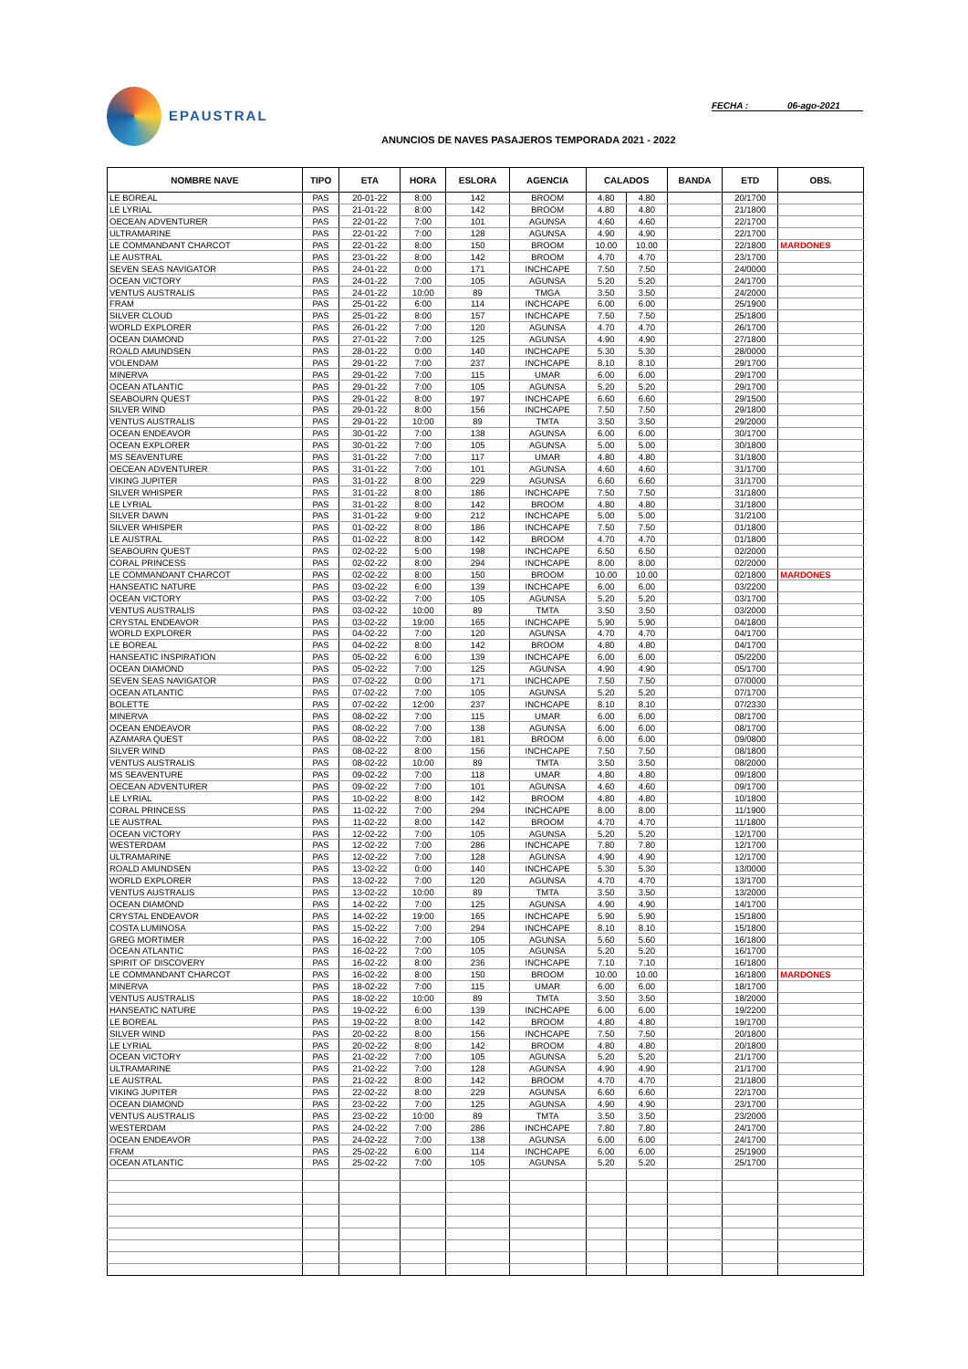EPAUSTRAL
FECHA : 06-ago-2021
ANUNCIOS DE NAVES PASAJEROS TEMPORADA 2021 - 2022
| NOMBRE NAVE | TIPO | ETA | HORA | ESLORA | AGENCIA | CALADOS | | BANDA | ETD | OBS. |
| --- | --- | --- | --- | --- | --- | --- | --- | --- | --- | --- |
| LE BOREAL | PAS | 20-01-22 | 8:00 | 142 | BROOM | 4.80 | 4.80 | | 20/1700 | |
| LE LYRIAL | PAS | 21-01-22 | 8:00 | 142 | BROOM | 4.80 | 4.80 | | 21/1800 | |
| OECEAN ADVENTURER | PAS | 22-01-22 | 7:00 | 101 | AGUNSA | 4.60 | 4.60 | | 22/1700 | |
| ULTRAMARINE | PAS | 22-01-22 | 7:00 | 128 | AGUNSA | 4.90 | 4.90 | | 22/1700 | |
| LE COMMANDANT CHARCOT | PAS | 22-01-22 | 8:00 | 150 | BROOM | 10.00 | 10.00 | | 22/1800 | MARDONES |
| LE AUSTRAL | PAS | 23-01-22 | 8:00 | 142 | BROOM | 4.70 | 4.70 | | 23/1700 | |
| SEVEN SEAS NAVIGATOR | PAS | 24-01-22 | 0:00 | 171 | INCHCAPE | 7.50 | 7.50 | | 24/0000 | |
| OCEAN VICTORY | PAS | 24-01-22 | 7:00 | 105 | AGUNSA | 5.20 | 5.20 | | 24/1700 | |
| VENTUS AUSTRALIS | PAS | 24-01-22 | 10:00 | 89 | TMGA | 3.50 | 3.50 | | 24/2000 | |
| FRAM | PAS | 25-01-22 | 6:00 | 114 | INCHCAPE | 6.00 | 6.00 | | 25/1900 | |
| SILVER CLOUD | PAS | 25-01-22 | 8:00 | 157 | INCHCAPE | 7.50 | 7.50 | | 25/1800 | |
| WORLD EXPLORER | PAS | 26-01-22 | 7:00 | 120 | AGUNSA | 4.70 | 4.70 | | 26/1700 | |
| OCEAN DIAMOND | PAS | 27-01-22 | 7:00 | 125 | AGUNSA | 4.90 | 4.90 | | 27/1800 | |
| ROALD AMUNDSEN | PAS | 28-01-22 | 0:00 | 140 | INCHCAPE | 5.30 | 5.30 | | 28/0000 | |
| VOLENDAM | PAS | 29-01-22 | 7:00 | 237 | INCHCAPE | 8.10 | 8.10 | | 29/1700 | |
| MINERVA | PAS | 29-01-22 | 7:00 | 115 | UMAR | 6.00 | 6.00 | | 29/1700 | |
| OCEAN ATLANTIC | PAS | 29-01-22 | 7:00 | 105 | AGUNSA | 5.20 | 5.20 | | 29/1700 | |
| SEABOURN QUEST | PAS | 29-01-22 | 8:00 | 197 | INCHCAPE | 6.60 | 6.60 | | 29/1500 | |
| SILVER WIND | PAS | 29-01-22 | 8:00 | 156 | INCHCAPE | 7.50 | 7.50 | | 29/1800 | |
| VENTUS AUSTRALIS | PAS | 29-01-22 | 10:00 | 89 | TMTA | 3.50 | 3.50 | | 29/2000 | |
| OCEAN ENDEAVOR | PAS | 30-01-22 | 7:00 | 138 | AGUNSA | 6.00 | 6.00 | | 30/1700 | |
| OCEAN EXPLORER | PAS | 30-01-22 | 7:00 | 105 | AGUNSA | 5.00 | 5.00 | | 30/1800 | |
| MS SEAVENTURE | PAS | 31-01-22 | 7:00 | 117 | UMAR | 4.80 | 4.80 | | 31/1800 | |
| OECEAN ADVENTURER | PAS | 31-01-22 | 7:00 | 101 | AGUNSA | 4.60 | 4.60 | | 31/1700 | |
| VIKING JUPITER | PAS | 31-01-22 | 8:00 | 229 | AGUNSA | 6.60 | 6.60 | | 31/1700 | |
| SILVER WHISPER | PAS | 31-01-22 | 8:00 | 186 | INCHCAPE | 7.50 | 7.50 | | 31/1800 | |
| LE LYRIAL | PAS | 31-01-22 | 8:00 | 142 | BROOM | 4.80 | 4.80 | | 31/1800 | |
| SILVER DAWN | PAS | 31-01-22 | 9:00 | 212 | INCHCAPE | 5.00 | 5.00 | | 31/2100 | |
| SILVER WHISPER | PAS | 01-02-22 | 8:00 | 186 | INCHCAPE | 7.50 | 7.50 | | 01/1800 | |
| LE AUSTRAL | PAS | 01-02-22 | 8:00 | 142 | BROOM | 4.70 | 4.70 | | 01/1800 | |
| SEABOURN QUEST | PAS | 02-02-22 | 5:00 | 198 | INCHCAPE | 6.50 | 6.50 | | 02/2000 | |
| CORAL PRINCESS | PAS | 02-02-22 | 8:00 | 294 | INCHCAPE | 8.00 | 8.00 | | 02/2000 | |
| LE COMMANDANT CHARCOT | PAS | 02-02-22 | 8:00 | 150 | BROOM | 10.00 | 10.00 | | 02/1800 | MARDONES |
| HANSEATIC NATURE | PAS | 03-02-22 | 6:00 | 139 | INCHCAPE | 6.00 | 6.00 | | 03/2200 | |
| OCEAN VICTORY | PAS | 03-02-22 | 7:00 | 105 | AGUNSA | 5.20 | 5.20 | | 03/1700 | |
| VENTUS AUSTRALIS | PAS | 03-02-22 | 10:00 | 89 | TMTA | 3.50 | 3.50 | | 03/2000 | |
| CRYSTAL ENDEAVOR | PAS | 03-02-22 | 19:00 | 165 | INCHCAPE | 5.90 | 5.90 | | 04/1800 | |
| WORLD EXPLORER | PAS | 04-02-22 | 7:00 | 120 | AGUNSA | 4.70 | 4.70 | | 04/1700 | |
| LE BOREAL | PAS | 04-02-22 | 8:00 | 142 | BROOM | 4.80 | 4.80 | | 04/1700 | |
| HANSEATIC INSPIRATION | PAS | 05-02-22 | 6:00 | 139 | INCHCAPE | 6.00 | 6.00 | | 05/2200 | |
| OCEAN DIAMOND | PAS | 05-02-22 | 7:00 | 125 | AGUNSA | 4.90 | 4.90 | | 05/1700 | |
| SEVEN SEAS NAVIGATOR | PAS | 07-02-22 | 0:00 | 171 | INCHCAPE | 7.50 | 7.50 | | 07/0000 | |
| OCEAN ATLANTIC | PAS | 07-02-22 | 7:00 | 105 | AGUNSA | 5.20 | 5.20 | | 07/1700 | |
| BOLETTE | PAS | 07-02-22 | 12:00 | 237 | INCHCAPE | 8.10 | 8.10 | | 07/2330 | |
| MINERVA | PAS | 08-02-22 | 7:00 | 115 | UMAR | 6.00 | 6.00 | | 08/1700 | |
| OCEAN ENDEAVOR | PAS | 08-02-22 | 7:00 | 138 | AGUNSA | 6.00 | 6.00 | | 08/1700 | |
| AZAMARA QUEST | PAS | 08-02-22 | 7:00 | 181 | BROOM | 6.00 | 6.00 | | 09/0800 | |
| SILVER WIND | PAS | 08-02-22 | 8:00 | 156 | INCHCAPE | 7.50 | 7.50 | | 08/1800 | |
| VENTUS AUSTRALIS | PAS | 08-02-22 | 10:00 | 89 | TMTA | 3.50 | 3.50 | | 08/2000 | |
| MS SEAVENTURE | PAS | 09-02-22 | 7:00 | 118 | UMAR | 4.80 | 4.80 | | 09/1800 | |
| OECEAN ADVENTURER | PAS | 09-02-22 | 7:00 | 101 | AGUNSA | 4.60 | 4.60 | | 09/1700 | |
| LE LYRIAL | PAS | 10-02-22 | 8:00 | 142 | BROOM | 4.80 | 4.80 | | 10/1800 | |
| CORAL PRINCESS | PAS | 11-02-22 | 7:00 | 294 | INCHCAPE | 8.00 | 8.00 | | 11/1900 | |
| LE AUSTRAL | PAS | 11-02-22 | 8:00 | 142 | BROOM | 4.70 | 4.70 | | 11/1800 | |
| OCEAN VICTORY | PAS | 12-02-22 | 7:00 | 105 | AGUNSA | 5.20 | 5.20 | | 12/1700 | |
| WESTERDAM | PAS | 12-02-22 | 7:00 | 286 | INCHCAPE | 7.80 | 7.80 | | 12/1700 | |
| ULTRAMARINE | PAS | 12-02-22 | 7:00 | 128 | AGUNSA | 4.90 | 4.90 | | 12/1700 | |
| ROALD AMUNDSEN | PAS | 13-02-22 | 0:00 | 140 | INCHCAPE | 5.30 | 5.30 | | 13/0000 | |
| WORLD EXPLORER | PAS | 13-02-22 | 7:00 | 120 | AGUNSA | 4.70 | 4.70 | | 13/1700 | |
| VENTUS AUSTRALIS | PAS | 13-02-22 | 10:00 | 89 | TMTA | 3.50 | 3.50 | | 13/2000 | |
| OCEAN DIAMOND | PAS | 14-02-22 | 7:00 | 125 | AGUNSA | 4.90 | 4.90 | | 14/1700 | |
| CRYSTAL ENDEAVOR | PAS | 14-02-22 | 19:00 | 165 | INCHCAPE | 5.90 | 5.90 | | 15/1800 | |
| COSTA LUMINOSA | PAS | 15-02-22 | 7:00 | 294 | INCHCAPE | 8.10 | 8.10 | | 15/1800 | |
| GREG MORTIMER | PAS | 16-02-22 | 7:00 | 105 | AGUNSA | 5.60 | 5.60 | | 16/1800 | |
| OCEAN ATLANTIC | PAS | 16-02-22 | 7:00 | 105 | AGUNSA | 5.20 | 5.20 | | 16/1700 | |
| SPIRIT OF DISCOVERY | PAS | 16-02-22 | 8:00 | 236 | INCHCAPE | 7.10 | 7.10 | | 16/1800 | |
| LE COMMANDANT CHARCOT | PAS | 16-02-22 | 8:00 | 150 | BROOM | 10.00 | 10.00 | | 16/1800 | MARDONES |
| MINERVA | PAS | 18-02-22 | 7:00 | 115 | UMAR | 6.00 | 6.00 | | 18/1700 | |
| VENTUS AUSTRALIS | PAS | 18-02-22 | 10:00 | 89 | TMTA | 3.50 | 3.50 | | 18/2000 | |
| HANSEATIC NATURE | PAS | 19-02-22 | 6:00 | 139 | INCHCAPE | 6.00 | 6.00 | | 19/2200 | |
| LE BOREAL | PAS | 19-02-22 | 8:00 | 142 | BROOM | 4.80 | 4.80 | | 19/1700 | |
| SILVER WIND | PAS | 20-02-22 | 8:00 | 156 | INCHCAPE | 7.50 | 7.50 | | 20/1800 | |
| LE LYRIAL | PAS | 20-02-22 | 8:00 | 142 | BROOM | 4.80 | 4.80 | | 20/1800 | |
| OCEAN VICTORY | PAS | 21-02-22 | 7:00 | 105 | AGUNSA | 5.20 | 5.20 | | 21/1700 | |
| ULTRAMARINE | PAS | 21-02-22 | 7:00 | 128 | AGUNSA | 4.90 | 4.90 | | 21/1700 | |
| LE AUSTRAL | PAS | 21-02-22 | 8:00 | 142 | BROOM | 4.70 | 4.70 | | 21/1800 | |
| VIKING JUPITER | PAS | 22-02-22 | 8:00 | 229 | AGUNSA | 6.60 | 6.60 | | 22/1700 | |
| OCEAN DIAMOND | PAS | 23-02-22 | 7:00 | 125 | AGUNSA | 4.90 | 4.90 | | 23/1700 | |
| VENTUS AUSTRALIS | PAS | 23-02-22 | 10:00 | 89 | TMTA | 3.50 | 3.50 | | 23/2000 | |
| WESTERDAM | PAS | 24-02-22 | 7:00 | 286 | INCHCAPE | 7.80 | 7.80 | | 24/1700 | |
| OCEAN ENDEAVOR | PAS | 24-02-22 | 7:00 | 138 | AGUNSA | 6.00 | 6.00 | | 24/1700 | |
| FRAM | PAS | 25-02-22 | 6:00 | 114 | INCHCAPE | 6.00 | 6.00 | | 25/1900 | |
| OCEAN ATLANTIC | PAS | 25-02-22 | 7:00 | 105 | AGUNSA | 5.20 | 5.20 | | 25/1700 | |